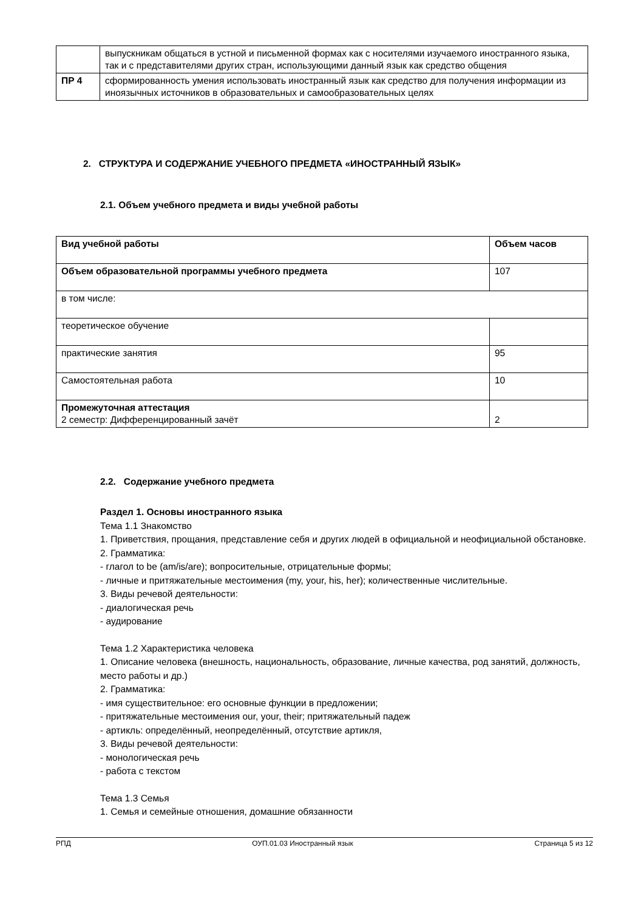| | выпускникам общаться в устной и письменной формах как с носителями изучаемого иностранного языка, так и с представителями других стран, использующими данный язык как средство общения |
| ПР 4 | сформированность умения использовать иностранный язык как средство для получения информации из иноязычных источников в образовательных и самообразовательных целях |
2. СТРУКТУРА И СОДЕРЖАНИЕ УЧЕБНОГО ПРЕДМЕТА «ИНОСТРАННЫЙ ЯЗЫК»
2.1. Объем учебного предмета и виды учебной работы
| Вид учебной работы | Объем часов |
| --- | --- |
| Объем образовательной программы учебного предмета | 107 |
| в том числе: | |
| теоретическое обучение | |
| практические занятия | 95 |
| Самостоятельная работа | 10 |
| Промежуточная аттестация 2 семестр: Дифференцированный зачёт | 2 |
2.2. Содержание учебного предмета
Раздел 1. Основы иностранного языка
Тема 1.1 Знакомство
1. Приветствия, прощания, представление себя и других людей в официальной и неофициальной обстановке.
2. Грамматика:
- глагол to be (am/is/are); вопросительные, отрицательные формы;
- личные и притяжательные местоимения (my, your, his, her); количественные числительные.
3. Виды речевой деятельности:
- диалогическая речь
- аудирование
Тема 1.2 Характеристика человека
1. Описание человека (внешность, национальность, образование, личные качества, род занятий, должность, место работы и др.)
2. Грамматика:
- имя существительное: его основные функции в предложении;
- притяжательные местоимения our, your, their; притяжательный падеж
- артикль: определённый, неопределённый, отсутствие артикля,
3. Виды речевой деятельности:
- монологическая речь
- работа с текстом
Тема 1.3 Семья
1. Семья и семейные отношения, домашние обязанности
РПД ОУП.01.03 Иностранный язык Страница 5 из 12